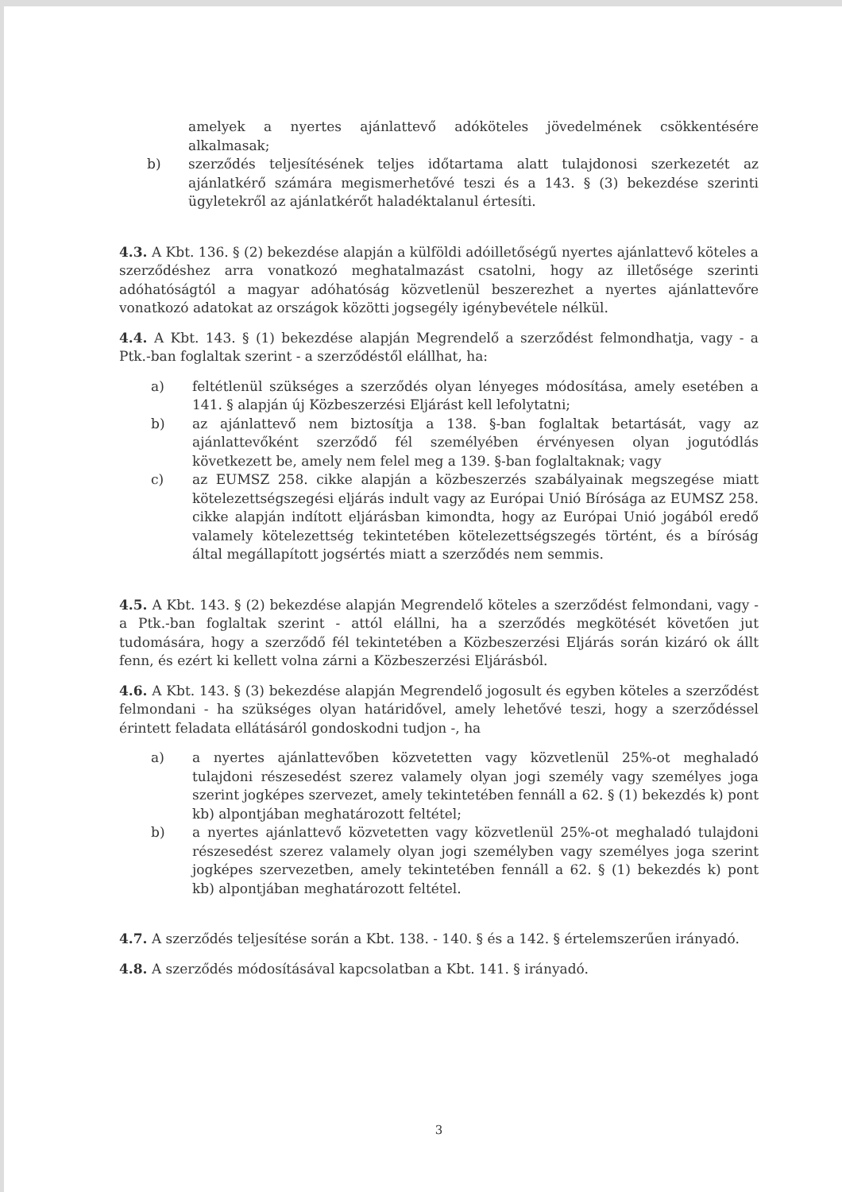amelyek a nyertes ajánlattevő adóköteles jövedelmének csökkentésére alkalmasak;
b) szerződés teljesítésének teljes időtartama alatt tulajdonosi szerkezetét az ajánlatkérő számára megismerhetővé teszi és a 143. § (3) bekezdése szerinti ügyletekről az ajánlatkérőt haladéktalanul értesíti.
4.3. A Kbt. 136. § (2) bekezdése alapján a külföldi adóilletőségű nyertes ajánlattevő köteles a szerződéshez arra vonatkozó meghatalmazást csatolni, hogy az illetősége szerinti adóhatóságtól a magyar adóhatóság közvetlenül beszerezhet a nyertes ajánlattevőre vonatkozó adatokat az országok közötti jogsegély igénybevétele nélkül.
4.4. A Kbt. 143. § (1) bekezdése alapján Megrendelő a szerződést felmondhatja, vagy - a Ptk.-ban foglaltak szerint - a szerződéstől elállhat, ha:
a) feltétlenül szükséges a szerződés olyan lényeges módosítása, amely esetében a 141. § alapján új Közbeszerzési Eljárást kell lefolytatni;
b) az ajánlattevő nem biztosítja a 138. §-ban foglaltak betartását, vagy az ajánlattevőként szerződő fél személyében érvényesen olyan jogutódlás következett be, amely nem felel meg a 139. §-ban foglaltaknak; vagy
c) az EUMSZ 258. cikke alapján a közbeszerzés szabályainak megszegése miatt kötelezettségszegési eljárás indult vagy az Európai Unió Bírósága az EUMSZ 258. cikke alapján indított eljárásban kimondta, hogy az Európai Unió jogából eredő valamely kötelezettség tekintetében kötelezettségszegés történt, és a bíróság által megállapított jogsértés miatt a szerződés nem semmis.
4.5. A Kbt. 143. § (2) bekezdése alapján Megrendelő köteles a szerződést felmondani, vagy - a Ptk.-ban foglaltak szerint - attól elállni, ha a szerződés megkötését követően jut tudomására, hogy a szerződő fél tekintetében a Közbeszerzési Eljárás során kizáró ok állt fenn, és ezért ki kellett volna zárni a Közbeszerzési Eljárásból.
4.6. A Kbt. 143. § (3) bekezdése alapján Megrendelő jogosult és egyben köteles a szerződést felmondani - ha szükséges olyan határidővel, amely lehetővé teszi, hogy a szerződéssel érintett feladata ellátásáról gondoskodni tudjon -, ha
a) a nyertes ajánlattevőben közvetetten vagy közvetlenül 25%-ot meghaladó tulajdoni részesedést szerez valamely olyan jogi személy vagy személyes joga szerint jogképes szervezet, amely tekintetében fennáll a 62. § (1) bekezdés k) pont kb) alpontjában meghatározott feltétel;
b) a nyertes ajánlattevő közvetetten vagy közvetlenül 25%-ot meghaladó tulajdoni részesedést szerez valamely olyan jogi személyben vagy személyes joga szerint jogképes szervezetben, amely tekintetében fennáll a 62. § (1) bekezdés k) pont kb) alpontjában meghatározott feltétel.
4.7. A szerződés teljesítése során a Kbt. 138. - 140. § és a 142. § értelemszerűen irányadó.
4.8. A szerződés módosításával kapcsolatban a Kbt. 141. § irányadó.
3